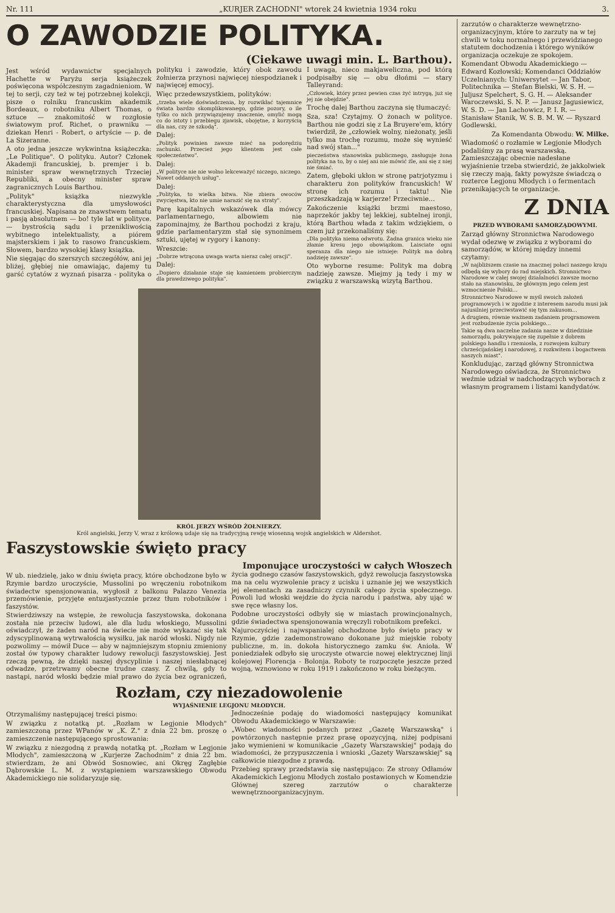Nr. 111 „KURJER ZACHODNI" wtorek 24 kwietnia 1934 roku 3.
O ZAWODZIE POLITYKA.
(Ciekawe uwagi min. L. Barthou).
Jest wśród wydawnictw specjalnych Hachette w Paryżu serja książeczek poświęcona współczesnym zagadnieniom. W tej to serji, czy też w tej potrzebnej kolekcji, pisze o rolniku francuskim akademik Bordeaux, o robotniku Albert Thomas, o sztuce — znakomitość w rozgłosie światowym prof. Richet, o prawniku — dziekan Henri - Robert, o artyście — p. de La Sizeranne.
A oto jedna jeszcze wykwintna książeczka: „Le Politique". O polityku. Autor? Członek Akademji francuskiej, b. premjer i b. minister spraw wewnętrznych Trzeciej Republiki, a obecny minister spraw zagranicznych Louis Barthou.
„Polityk" książka niezwykle charakterystyczna dla umysłowości francuskiej. Napisana ze znawstwem tematu i pasją absolutnem — bo! tyle lat w polityce. — bystrością sądu i przenikliwością wybitnego intelektualisty, a piórem majsterskiem i jak to rasowo francuskiem. Słowem, bardzo wysokiej klasy książka.
Nie sięgając do szerszych szczegółów, ani jej bliżej, głębiej nie omawiając, dajemy tu garść cytatów z wyznań pisarza - polityka o polityku i zawodzie, który obok zawodu żołnierza przynosi najwięcej niespodzianek i najwięcej emocyj.
Więc przedewszystkiem, polityków:
„trzeba wiele doświadczenia, by rozwikłać tajemnice świata bardzo skomplikowanego, gdzie pozory, o ile tylko co nich przywiązujemy znaczenie, omylić mogą co do istoty i przebiegu zjawisk, obojętne, z korzyścią dla nas, czy ze szkodą".
Dalej:
„Polityk powinien zawsze mieć na podorędziu zachunki. Przecież jego klientem jest całe społeczeństwo".
Dalej:
„W polityce nie nie wolno lekceważyć niczego, niczego. Nawet oddanych usług".
Dalej:
„Polityka, to wielka bitwa. Nie zbiera owoców zwycięstwa, kto nie umie narazić się na straty".
Parę kapitalnych wskazówek dla mówcy parlamentarnego, albowiem nie zapominajmy, że Barthou pochodzi z kraju, gdzie parlamentaryzm stał się synonimem sztuki, ujętej w rygory i kanony:
Wreszcie:
„Dobrze wtrącona uwaga warta nieraz całej oracji".
Dalej:
„Dopiero działanie staje się kamieniem probierczym dla prawdziwego polityka".
I uwaga, nieco makjaweliczna, pod którą podpisałby się — obu dłońmi — stary Talleyrand:
„Człowiek, który przez pewien czas żyć intrygą, już się jej nie obejdzie".
Trochę dalej Barthou zaczyna się tłumaczyć:
Sza, sza! Czytajmy. O żonach w polityce. Barthou nie godzi się z La Bruyere'em, który twierdził, że „człowiek wolny, nieżonaty, jeśli tylko ma trochę rozumu, może się wynieść nad swój stan..."
pieczeństwa stanowiska publicznego, zasługuje żona polityka na to, by o niej ani nie mówić źle, ani się z niej nie śmiać.
Zatem, głęboki ukłon w stronę patrjotyzmu i charakteru żon polityków francuskich! W stronę ich rozumu i taktu! Nie przeszkadzają w karjerze! Przeciwnie...
Zakończenie książki brzmi maestoso, naprzekór jakby tej lekkiej, subtelnej ironji, którą Barthou włada z takim wdziękiem, o czem już przekonaliśmy się:
„Dla polityka niema odwrotu. Żadna granica wieku nie złamie kresu jego obowiązkom. Laisciate ogni speranza dla niego nie istnieje: Polityk ma dobrą nadzieję zawsze".
Oto wyborne resume: Polityk ma dobrą nadzieję zawsze. Miejmy ją tedy i my w związku z warszawską wizytą Barthou.
KRÓL JERZY WŚRÓD ŻOŁNIERZY.
Król angielski, Jerzy V, wraz z królową udaje się na tradycyjną rewję wiosenną wojsk angielskich w Aldershot.
Faszystowskie święto pracy
Imponujące uroczystości w całych Włoszech
W ub. niedzielę, jako w dniu święta pracy, które obchodzone było w Rzymie bardzo uroczyście, Mussolini po wręczeniu robotnikom świadectw spensjonowania, wygłosił z balkonu Palazzo Venezia przemówienie, przyjęte entuzjastycznie przez tłum robotników i faszystów.
Stwierdziwszy na wstępie, że rewolucja faszystowska, dokonana została nie przeciw ludowi, ale dla ludu włoskiego, Mussolini oświadczył, że żaden naród na świecie nie może wykazać się tak zdyscyplinowaną wytrwałością wysiłku, jak naród włoski. Nigdy nie pozwolimy — mówił Duce — aby w najmniejszym stopniu zmieniony został ów typowy charakter ludowy rewolucji faszystowskiej. Jest rzeczą pewną, że dzięki naszej dyscyplinie i naszej niesłabnącej odwadze, przetrwamy obecne trudne czasy. Z chwilą, gdy to nastąpi, naród włoski będzie miał prawo do życia bez ograniczeń, życia godnego czasów faszystowskich, gdyż rewolucja faszystowska ma na celu wyzwolenie pracy z ucisku i uznanie jej we wszystkich jej elementach za zasadniczy czynnik całego życia społecznego. Powoli lud włoski wejdzie do życia narodu i państwa, aby ująć w swe ręce własny los.
Podobne uroczystości odbyły się w miastach prowincjonalnych, gdzie świadectwa spensjonowania wręczyli robotnikom prefekci.
Najuroczyściej i najwspanialej obchodzone było święto pracy w Rzymie, gdzie zademonstrowano dokonane już miejskie roboty publiczne, m. in. dokoła historycznego zamku św. Anioła. W poniedziałek odbyło się uroczyste otwarcie nowej elektrycznej linji kolejowej Florencja - Bolonja. Roboty te rozpoczęte jeszcze przed wojną, wznowiono w roku 1919 i zakończono w roku bieżącym.
Rozłam, czy niezadowolenie
WYJAŚNIENIE LEGJONU MŁODYCH.
Otrzymaliśmy następującej treści pismo:
W związku z notatką pt. „Rozłam w Legjonie Młodych" zamieszczoną przez WPanów w „K. Z." z dnia 22 bm. proszę o zamieszczenie następującego sprostowania:
W związku z niezgodną z prawdą notatką pt. „Rozłam w Legjonie Młodych", zamieszczoną w „Kurjerze Zachodnim" z dnia 22 bm. stwierdzam, że ani Obwód Sosnowiec, ani Okręg Zagłębie Dąbrowskie L. M. z wystąpieniem warszawskiego Obwodu Akademickiego nie solidaryzuje się.
Jednocześnie podaję do wiadomości następujący komunikat Obwodu Akademickiego w Warszawie:
„Wobec wiadomości podanych przez „Gazetę Warszawską" i powtórzonych następnie przez prasę opozycyjną, niżej podpisani jako wymienieni w komunikacie „Gazety Warszawskiej" podają do wiadomości, że przypuszczenia i wnioski „Gazety Warszawskiej" są całkowicie niezgodne z prawdą.
Przebieg sprawy przedstawia się następująco: Ze strony Odłamów Akademickich Legjonu Młodych zostało postawionych w Komendzie Głównej szereg zarzutów o charakterze wewnętrznoorganizacyjnym.
zarzutów o charakterze wewnętrzno-organizacyjnym, które to zarzuty na w tej chwili w toku normalnego i przewidzianego statutem dochodzenia i którego wyników organizacja oczekuje ze spokojem.
Komendant Obwodu Akademickiego — Edward Kozłowski; Komendanci Oddziałów Uczelnianych: Uniwersytet — Jan Tabor, Politechnika — Stefan Bielski, W. S. H. — Juljusz Spelchert, S. G. H. — Aleksander Waroczewski, S. N. P. — Janusz Jagusiewicz, W. S. D. — Jan Lachowicz, P. I. R. — Stanisław Stanik, W. S. B. M. W. — Ryszard Godlewski.
Za Komendanta Obwodu: W. Milke.
Wiadomość o rozłamie w Legjonie Młodych podaliśmy za prasą warszawską. Zamieszczając obecnie nadesłane wyjaśnienie trzeba stwierdzić, że jakkolwiek się rzeczy mają, fakty powyższe świadczą o rozterce Legjonu Młodych i o fermentach przenikających te organizacje.
Z DNIA
PRZED WYBORAMI SAMORZĄDOWYMI.
Zarząd główny Stronnictwa Narodowego wydał odezwę w związku z wyborami do samorządów, w której między innemi czytamy:
„W najbliższem czasie na znacznej połaci naszego kraju odbędą się wybory do rad miejskich. Stronnictwo Narodowe w całej swojej działalności zawsze mocno stało na stanowisku, że głównym jego celem jest wzmocnienie Polski...
Stronnictwo Narodowe w myśl swoich założeń programowych i w zgodzie z interesem narodu musi jak najusilniej przeciwstawić się tym zakusom...
A drugiem, równie ważnem zadaniem programowem jest rozbudzenie życia polskiego...
Takie są dwa naczelne zadania nasze w dziedzinie samorządu, pokrywające się zupełnie z dobrem polskiego handlu i rzemiosła, z rozwojem kultury chrześcijańskiej i narodowej, z rozkwitem i bogactwem naszych miast".
Konkludując, zarząd główny Stronnictwa Narodowego oświadcza, że Stronnictwo weźmie udział w nadchodzących wyborach z własnym programem i listami kandydatów.